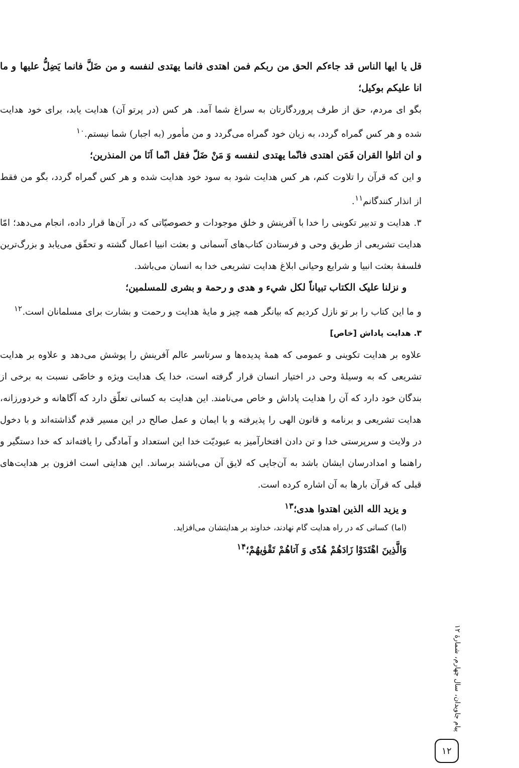قل يا ايها الناس قد جاءكم الحق من ربكم فمن اهتدى فانما يهتدى لنفسه و من ضَلَّ فانما يَضِلُّ عليها و ما انا عليكم بوكيل؛
بگو ای مردم، حق از طرف پروردگارتان به سراغ شما آمد. هر کس (در پرتو آن) هدایت یابد، برای خود هدایت شده و هر کس گمراه گردد، به زیان خود گمراه می‌گردد و من مأمور (به اجبار) شما نیستم.<sup>۱۰</sup>
و ان اتلوا القران فَمَن اهتدى فانّما يهتدى لنفسه وَ مَنْ ضَلّ فقل انّما اَنَا من المنذرين؛
و این که قرآن را تلاوت کنم، هر کس هدایت شود به سود خود هدایت شده و هر کس گمراه گردد، بگو من فقط از انذار کنندگانم<sup>۱۱</sup>.
۳. هدایت و تدبیر تکوینی را خدا با آفرینش و خلق موجودات و خصوصیّاتی که در آن‌ها قرار داده، انجام می‌دهد؛ امّا هدایت تشریعی از طریق وحی و فرستادن کتاب‌های آسمانی و بعثت انبیا اعمال گشته و تحقّق می‌یابد و بزرگ‌ترین فلسفهٔ بعثت انبیا و شرایع وحیانی ابلاغ هدایت تشریعی خدا به انسان می‌باشد.
و نزلنا عليک الكتاب تبياناً لكل شيء و هدى و رحمة و بشرى للمسلمين؛
و ما این کتاب را بر تو نازل کردیم که بیانگر همه چیز و مایهٔ هدایت و رحمت و بشارت برای مسلمانان است.<sup>۱۲</sup>
۳. هدایت پاداش [خاص]
علاوه بر هدایت تکوینی و عمومی که همهٔ پدیده‌ها و سرتاسر عالم آفرینش را پوشش می‌دهد و علاوه بر هدایت تشریعی که به وسیلهٔ وحی در اختیار انسان قرار گرفته است، خدا یک هدایت ویژه و خاصّی نسبت به برخی از بندگان خود دارد که آن را هدایت پاداش و خاص می‌نامند. این هدایت به کسانی تعلّق دارد که آگاهانه و خردورزانه، هدایت تشریعی و برنامه و قانون الهی را پذیرفته و با ایمان و عمل صالح در این مسیر قدم گذاشته‌اند و با دخول در ولایت و سرپرستی خدا و تن دادن افتخارآمیز به عبودیّت خدا این استعداد و آمادگی را یافته‌اند که خدا دستگیر و راهنما و امدادرسان ایشان باشد به آن‌جایی که لایق آن می‌باشند برساند. این هدایتی است افزون بر هدایت‌های قبلی که قرآن بارها به آن اشاره کرده است.
و يزيد الله الذين اهتدوا هدى؛<sup>۱۳</sup>
(اما) کسانی که در راه هدایت گام نهادند، خداوند بر هدایتشان می‌افزاید.
وَالَّذِينَ اهْتَدَوْا زَادَهُمْ هُدًى وَ آتاهُمْ تَقْوٰيهُمْ؛<sup>۱۴</sup>
پیام جاویدان، سال چهارم، شمارهٔ ۱۲
۱۲